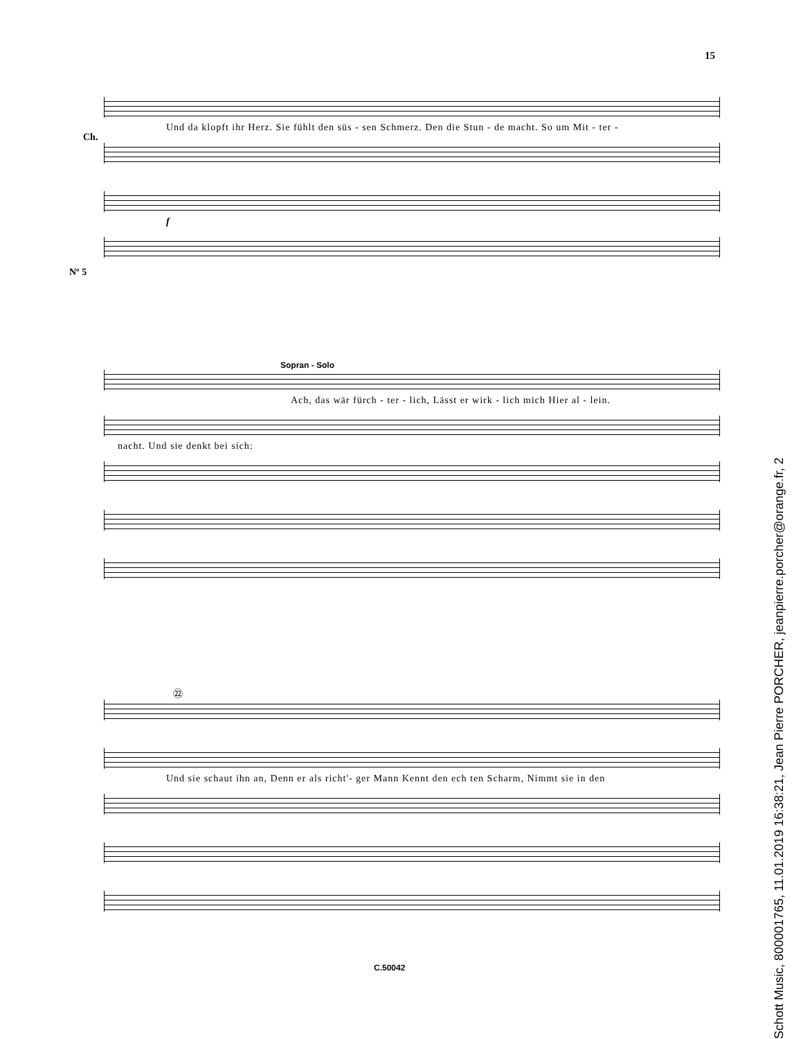15
Ch.
Nº 5
Und da klopft ihr Herz. Sie fühlt den süs - sen Schmerz. Den die Stun - de macht. So um Mit - ter -
f
Sopran - Solo
Ach, das wär fürch - ter - lich, Lässt er wirk - lich mich Hier al - lein.
nacht. Und sie denkt bei sich:
㉒
Und sie schaut ihn an, Denn er als richt'- ger Mann Kennt den ech ten Scharm, Nimmt sie in den
C.50042
Schott Music, 800001765, 11.01.2019 16:38:21, Jean Pierre PORCHER, jeanpierre.porcher@orange.fr, 2